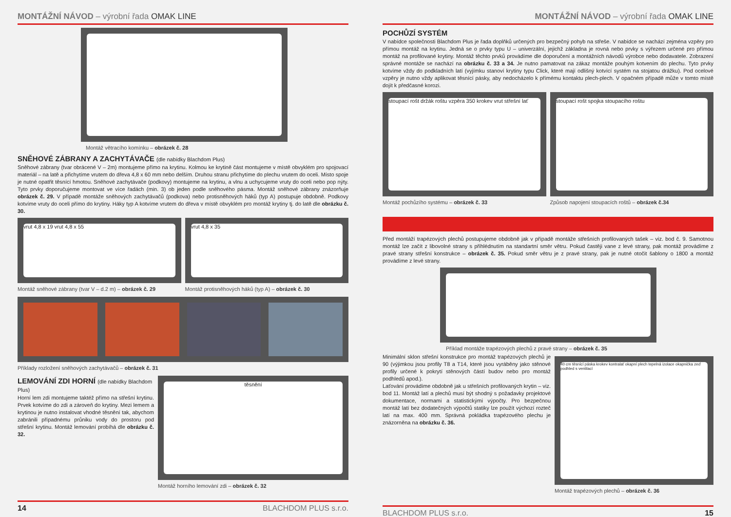MONTÁŽNÍ NÁVOD – výrobní řada OMAK LINE
Montáž větracího komínku – obrázek č. 28
SNĚHOVÉ ZÁBRANY A ZACHYTÁVAČE (dle nabídky Blachdom Plus)
Sněhové zábrany (tvar obrácené V – 2m) montujeme přímo na krytinu. Kolmou ke krytině část montujeme v místě obvyklém pro spojovací materiál – na latě a přichytíme vrutem do dřeva 4,8 x 60 mm nebo delším. Druhou stranu přichytíme do plechu vrutem do oceli. Místo spoje je nutné opatřit těsnící hmotou. Sněhové zachytávače (podkovy) montujeme na krytinu, a vlnu a uchycujeme vruty do oceli nebo pop nýty. Tyto prvky doporučujeme montovat ve více řadách (min. 3) ob jeden podle sněhového pásma. Montáž sněhové zábrany znázorňuje obrázek č. 29. V případě montáže sněhových zachytávačů (podkova) nebo protisněhových háků (typ A) postupuje obdobně. Podkovy kotvíme vruty do oceli přímo do krytiny. Háky typ A kotvíme vrutem do dřeva v místě obvyklém pro montáž krytiny tj. do latě dle obrázku č. 30.
vrut 4,8 x 19 vrut 4,8 x 55
Montáž sněhové zábrany (tvar V – d.2 m) – obrázek č. 29
vrut 4,8 x 35
Montáž protisněhových háků (typ A) – obrázek č. 30
Příklady rozložení sněhových zachytávačů – obrázek č. 31
LEMOVÁNÍ ZDI HORNÍ (dle nabídky Blachdom Plus)
Horní lem zdi montujeme taktéž přímo na střešní krytinu. Prvek kotvíme do zdi a zároveň do krytiny. Mezi lemem a krytinou je nutno instalovat vhodné těsnění tak, abychom zabránili případnému průniku vody do prostoru pod střešní krytinu. Montáž lemování probíhá dle obrázku č. 32.
těsnění
Montáž horního lemování zdi – obrázek č. 32
14 BLACHDOM PLUS s.r.o.
MONTÁŽNÍ NÁVOD – výrobní řada OMAK LINE
POCHŮZÍ SYSTÉM
V nabídce společnosti Blachdom Plus je řada doplňků určených pro bezpečný pohyb na střeše. V nabídce se nachází zejména vzpěry pro přímou montáž na krytinu. Jedná se o prvky typu U – univerzální, jejichž základna je rovná nebo prvky s výřezem určené pro přímou montáž na profilované krytiny. Montáž těchto prvků provádíme dle doporučení a montážních návodů výrobce nebo dodavatele. Zobrazení správné montáže se nachází na obrázku č. 33 a 34. Je nutno pamatovat na zákaz montáže pouhým kotvením do plechu. Tyto prvky kotvíme vždy do podkladních latí (vyjímku stanoví krytiny typu Click, které mají odlišný kotvící systém na stojatou drážku). Pod ocelové vzpěry je nutno vždy aplikovat těsnící pásky, aby nedocházelo k přímému kontaktu plech-plech. V opačném případě může v tomto místě dojít k předčasné korozi.
stoupací rošt držák roštu vzpěra 350 krokev vrut střešní lať
Montáž pochůzího systému – obrázek č. 33
stoupací rošt spojka stoupacího roštu
Způsob napojení stoupacích roštů – obrázek č.34
Před montáží trapézových plechů postupujeme obdobně jak v případě montáže střešních profilovaných tašek – viz. bod č. 9. Samotnou montáž lze začít z libovolné strany s přihlédnutím na standartní směr větru. Pokud častěji vane z levé strany, pak montáž provádíme z pravé strany střešní konstrukce – obrázek č. 35. Pokud směr větru je z pravé strany, pak je nutné otočit šablony o 1800 a montáž provádíme z levé strany.
Příklad montáže trapézových plechů z pravé strany – obrázek č. 35
Minimální sklon střešní konstrukce pro montáž trapézových plechů je 90 (výjimkou jsou profily T8 a T14, které jsou vyráběny jako stěnové profily určené k pokrytí stěnových částí budov nebo pro montáž podhledů apod.).
Laťování provádíme obdobně jak u střešních profilovaných krytin – viz. bod 11. Montáž latí a plechů musí být shodný s požadavky projektové dokumentace, normami a statistickými výpočty. Pro bezpečnou montáž latí bez dodatečných výpočtů statiky lze použít výchozí rozteč latí na max. 400 mm. Správná pokládka trapézového plechu je znázorněna na obrázku č. 36.
40 cm těsnící páska krokev kontralať okapní plech tepelná izolace okapnička zeď podhled s ventilací
Montáž trapézových plechů – obrázek č. 36
BLACHDOM PLUS s.r.o. 15